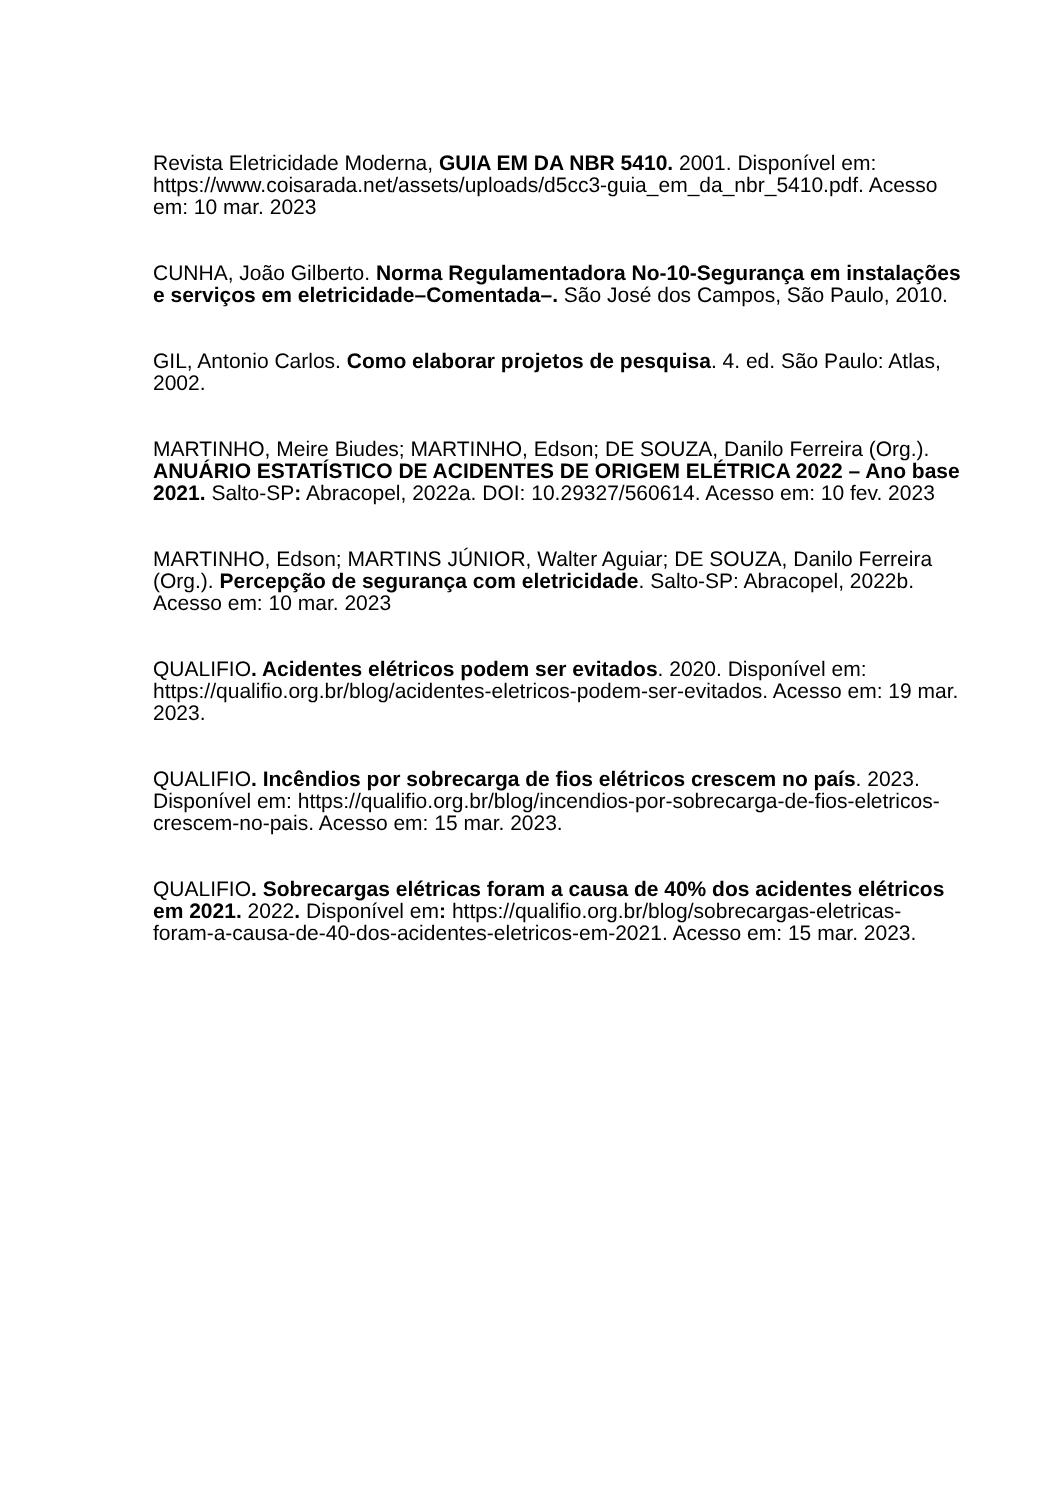Revista Eletricidade Moderna, GUIA EM DA NBR 5410. 2001. Disponível em: https://www.coisarada.net/assets/uploads/d5cc3-guia_em_da_nbr_5410.pdf. Acesso em: 10 mar. 2023
CUNHA, João Gilberto. Norma Regulamentadora No-10-Segurança em instalações e serviços em eletricidade–Comentada–. São José dos Campos, São Paulo, 2010.
GIL, Antonio Carlos. Como elaborar projetos de pesquisa. 4. ed. São Paulo: Atlas, 2002.
MARTINHO, Meire Biudes; MARTINHO, Edson; DE SOUZA, Danilo Ferreira (Org.). ANUÁRIO ESTATÍSTICO DE ACIDENTES DE ORIGEM ELÉTRICA 2022 – Ano base 2021. Salto-SP: Abracopel, 2022a. DOI: 10.29327/560614. Acesso em: 10 fev. 2023
MARTINHO, Edson; MARTINS JÚNIOR, Walter Aguiar; DE SOUZA, Danilo Ferreira (Org.). Percepção de segurança com eletricidade. Salto-SP: Abracopel, 2022b. Acesso em: 10 mar. 2023
QUALIFIO. Acidentes elétricos podem ser evitados. 2020. Disponível em: https://qualifio.org.br/blog/acidentes-eletricos-podem-ser-evitados. Acesso em: 19 mar. 2023.
QUALIFIO. Incêndios por sobrecarga de fios elétricos crescem no país. 2023. Disponível em: https://qualifio.org.br/blog/incendios-por-sobrecarga-de-fios-eletricos-crescem-no-pais. Acesso em: 15 mar. 2023.
QUALIFIO. Sobrecargas elétricas foram a causa de 40% dos acidentes elétricos em 2021. 2022. Disponível em: https://qualifio.org.br/blog/sobrecargas-eletricas-foram-a-causa-de-40-dos-acidentes-eletricos-em-2021. Acesso em: 15 mar. 2023.